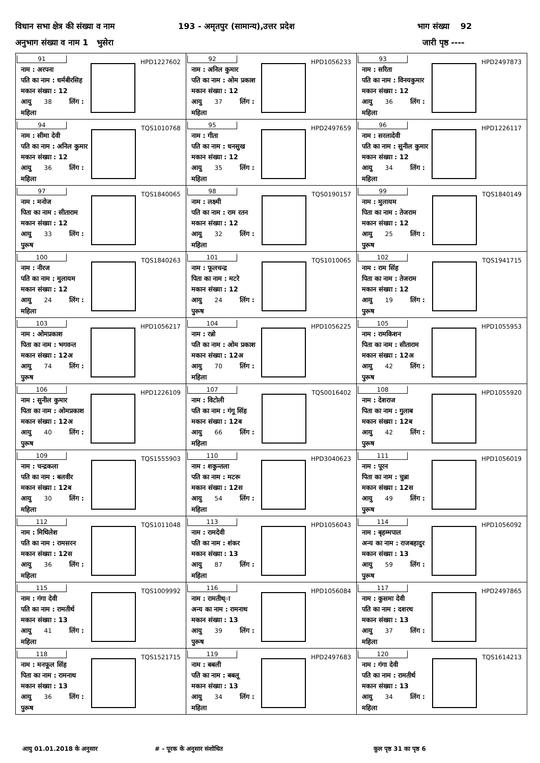विधान सभा क्षेत्र की संख्या व नाम 193 - अमृतपुर (सामान्य),उत्तर प्रदेश भाग संख्या 92
अनुभाग संख्या व नाम 1 भुसेरा जारी पृष्ठ ----
| 91 HPD1227602 नाम : अरपना पति का नाम : धर्मबीरसिह मकान संख्या : 12 आयु 38 लिंग : महिला | 92 HPD1056233 नाम : अनिल कुमार पति का नाम : ओम प्रकाश मकान संख्या : 12 आयु 37 लिंग : महिला | 93 HPD2497873 नाम : सरिता पति का नाम : विनयकुमार मकान संख्या : 12 आयु 36 लिंग : महिला |
| 94 TQS1010768 नाम : सीमा देवी पति का नाम : अनिल कुमार मकान संख्या : 12 आयु 36 लिंग : महिला | 95 HPD2497659 नाम : गीता पति का नाम : धनसुख मकान संख्या : 12 आयु 35 लिंग : महिला | 96 HPD1226117 नाम : सरलादेवी पति का नाम : सुनील कुमार मकान संख्या : 12 आयु 34 लिंग : महिला |
| 97 TQS1840065 नाम : मनोज पिता का नाम : सीताराम मकान संख्या : 12 आयु 33 लिंग : पुरूष | 98 TQS0190157 नाम : लक्ष्मी पति का नाम : राम रतन मकान संख्या : 12 आयु 32 लिंग : महिला | 99 TQS1840149 नाम : मुलायम पिता का नाम : तेजराम मकान संख्या : 12 आयु 25 लिंग : पुरूष |
| 100 TQS1840263 नाम : नीरज पति का नाम : मुलायम मकान संख्या : 12 आयु 24 लिंग : महिला | 101 TQS1010065 नाम : फूलचन्द्र पिता का नाम : मटरे मकान संख्या : 12 आयु 24 लिंग : पुरूष | 102 TQS1941715 नाम : राम सिंह पिता का नाम : तेजराम मकान संख्या : 12 आयु 19 लिंग : पुरूष |
| 103 HPD1056217 नाम : ओमप्रकाश पिता का नाम : भगवन्त मकान संख्या : 12अ आयु 74 लिंग : पुरूष | 104 HPD1056225 नाम : रन्नो पति का नाम : ओम प्रकाश मकान संख्या : 12अ आयु 70 लिंग : महिला | 105 HPD1055953 नाम : रामकिशन पिता का नाम : सीताराम मकान संख्या : 12अ आयु 42 लिंग : पुरूष |
| 106 HPD1226109 नाम : सुनील कुमार पिता का नाम : ओमप्रकाश मकान संख्या : 12अ आयु 40 लिंग : पुरूष | 107 TQS0016402 नाम : विटोली पति का नाम : गंगू सिंह मकान संख्या : 12ब आयु 66 लिंग : महिला | 108 HPD1055920 नाम : देशराज पिता का नाम : गुलाब मकान संख्या : 12ब आयु 42 लिंग : पुरूष |
| 109 TQS1555903 नाम : चन्द्रकला पति का नाम : बलवीर मकान संख्या : 12ब आयु 30 लिंग : महिला | 110 HPD3040623 नाम : शकुन्तला पति का नाम : मटरू मकान संख्या : 12स आयु 54 लिंग : महिला | 111 HPD1056019 नाम : पूरन पिता का नाम : चुन्ना मकान संख्या : 12स आयु 49 लिंग : पुरूष |
| 112 TQS1011048 नाम : मिथिलेश पति का नाम : रामसरन मकान संख्या : 12स आयु 36 लिंग : महिला | 113 HPD1056043 नाम : रामदेवी पति का नाम : शंकर मकान संख्या : 13 आयु 87 लिंग : महिला | 114 HPD1056092 नाम : बृहम्मपाल अन्य का नाम : राजबहादुर मकान संख्या : 13 आयु 59 लिंग : पुरूष |
| 115 TQS1009992 नाम : गंगा देवी पति का नाम : रामतीर्थ मकान संख्या : 13 आयु 41 लिंग : महिला | 116 HPD1056084 नाम : रामतीथ्ा अन्य का नाम : रामनाथ मकान संख्या : 13 आयु 39 लिंग : पुरूष | 117 HPD2497865 नाम : कुसमा देवी पति का नाम : दशरथ मकान संख्या : 13 आयु 37 लिंग : महिला |
| 118 TQS1521715 नाम : मनफूल सिंह पिता का नाम : रामनाथ मकान संख्या : 13 आयु 36 लिंग : पुरूष | 119 HPD2497683 नाम : बबली पति का नाम : बबलू मकान संख्या : 13 आयु 34 लिंग : महिला | 120 TQS1614213 नाम : गंगा देवी पति का नाम : रामतीर्थ मकान संख्या : 13 आयु 34 लिंग : महिला |
आयु 01.01.2018 के अनुसार # - पूरक के अनुसार संशोधित कुल पृष्ठ 31 का पृष्ठ 6